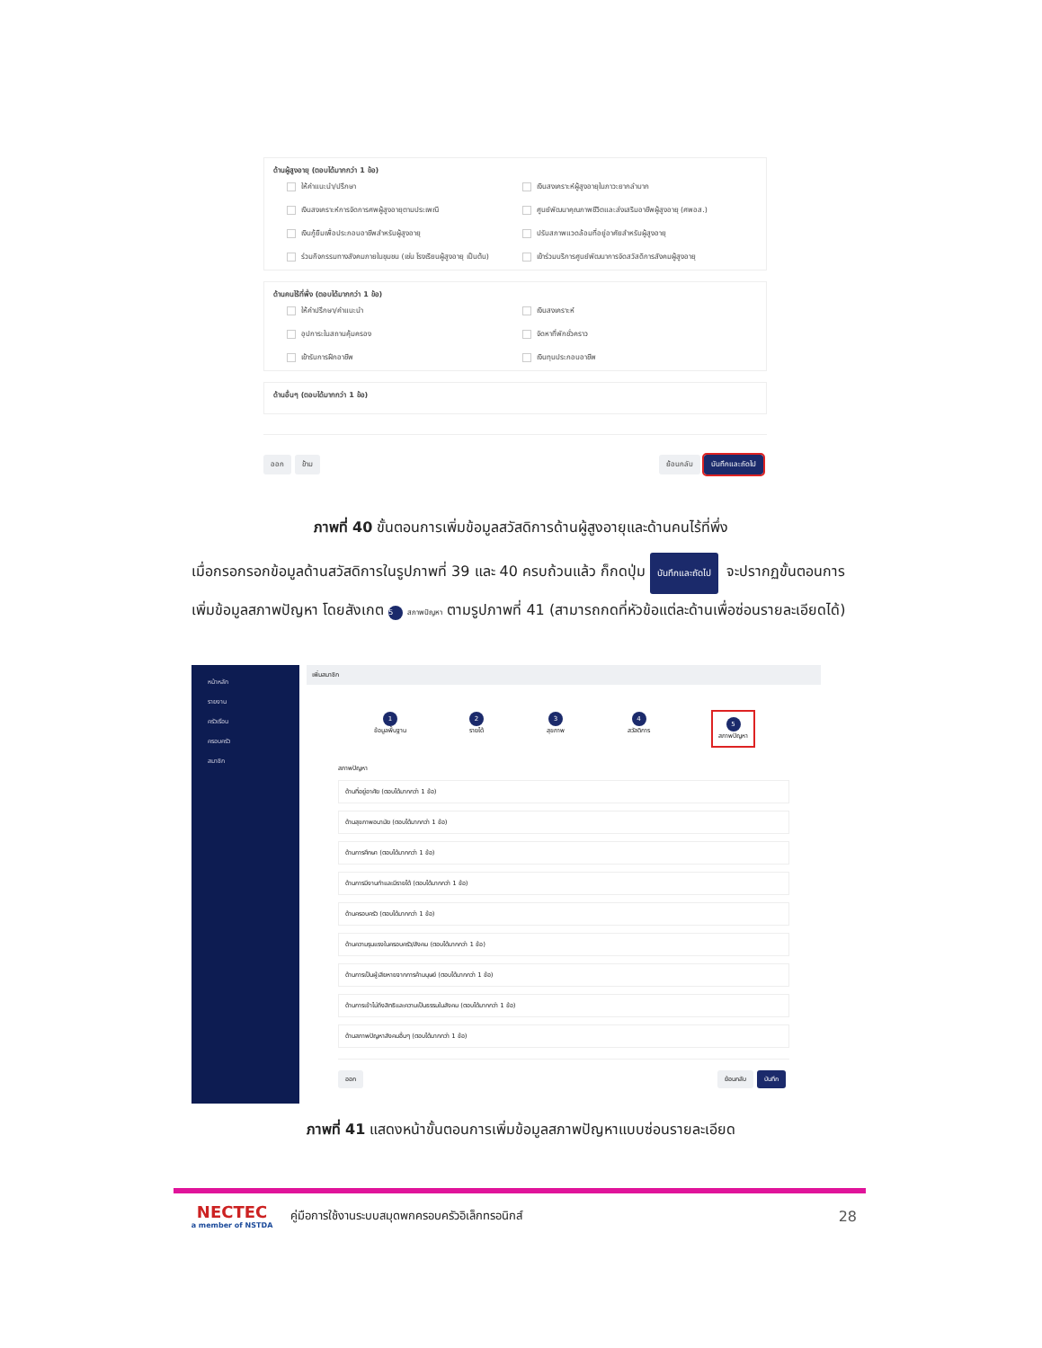ด้านผู้สูงอายุ (ตอบได้มากกว่า 1 ข้อ)
ให้คำแนะนำ/ปรึกษา เงินสงเคราะห์ผู้สูงอายุในภาวะยากลำบาก เงินสงเคราะห์การจัดการศพผู้สูงอายุตามประเพณี ศูนย์พัฒนาคุณภาพชีวิตและส่งเสริมอาชีพผู้สูงอายุ (ศพอส.) เงินกู้ยืมเพื่อประกอบอาชีพสำหรับผู้สูงอายุ ปรับสภาพแวดล้อมที่อยู่อาศัยสำหรับผู้สูงอายุ ร่วมกิจกรรมทางสังคมภายในชุมชน (เช่น โรงเรียนผู้สูงอายุ เป็นต้น) เข้าร่วมบริการศูนย์พัฒนาการจัดสวัสดิการสังคมผู้สูงอายุ
ด้านคนไร้ที่พึ่ง (ตอบได้มากกว่า 1 ข้อ)
ให้คำปรึกษา/คำแนะนำ เงินสงเคราะห์ อุปการะในสถานคุ้มครอง จัดหาที่พักชั่วคราว เข้ารับการฝึกอาชีพ เงินทุนประกอบอาชีพ
ด้านอื่นๆ (ตอบได้มากกว่า 1 ข้อ)
ออก ข้าม ย้อนกลับ บันทึกและถัดไป
ภาพที่ 40 ขั้นตอนการเพิ่มข้อมูลสวัสดิการด้านผู้สูงอายุและด้านคนไร้ที่พึ่ง
เมื่อกรอกรอกข้อมูลด้านสวัสดิการในรูปภาพที่ 39 และ 40 ครบถ้วนแล้ว ก็กดปุ่ม บันทึกและถัดไป จะปรากฏขั้นตอนการเพิ่มข้อมูลสภาพปัญหา โดยสังเกต 5 สภาพปัญหา ตามรูปภาพที่ 41 (สามารถกดที่หัวข้อแต่ละด้านเพื่อซ่อนรายละเอียดได้)
หน้าหลัก
รายงาน
ครัวเรือน
ครอบครัว
สมาชิก
เพิ่มสมาชิก
1
ข้อมูลพื้นฐาน
2
รายได้
3
สุขภาพ
4
สวัสดิการ
5
สภาพปัญหา
สภาพปัญหา
ด้านที่อยู่อาศัย (ตอบได้มากกว่า 1 ข้อ)
ด้านสุขภาพอนามัย (ตอบได้มากกว่า 1 ข้อ)
ด้านการศึกษา (ตอบได้มากกว่า 1 ข้อ)
ด้านการมีงานทำและมีรายได้ (ตอบได้มากกว่า 1 ข้อ)
ด้านครอบครัว (ตอบได้มากกว่า 1 ข้อ)
ด้านความรุนแรงในครอบครัว/สังคม (ตอบได้มากกว่า 1 ข้อ)
ด้านการเป็นผู้เสียหายจากการค้ามนุษย์ (ตอบได้มากกว่า 1 ข้อ)
ด้านการเข้าไม่ถึงสิทธิและความเป็นธรรมในสังคม (ตอบได้มากกว่า 1 ข้อ)
ด้านสภาพปัญหาสังคมอื่นๆ (ตอบได้มากกว่า 1 ข้อ)
ออก ย้อนกลับ บันทึก
ภาพที่ 41 แสดงหน้าขั้นตอนการเพิ่มข้อมูลสภาพปัญหาแบบซ่อนรายละเอียด
NECTEC
a member of NSTDA
คู่มือการใช้งานระบบสมุดพกครอบครัวอิเล็กทรอนิกส์
28